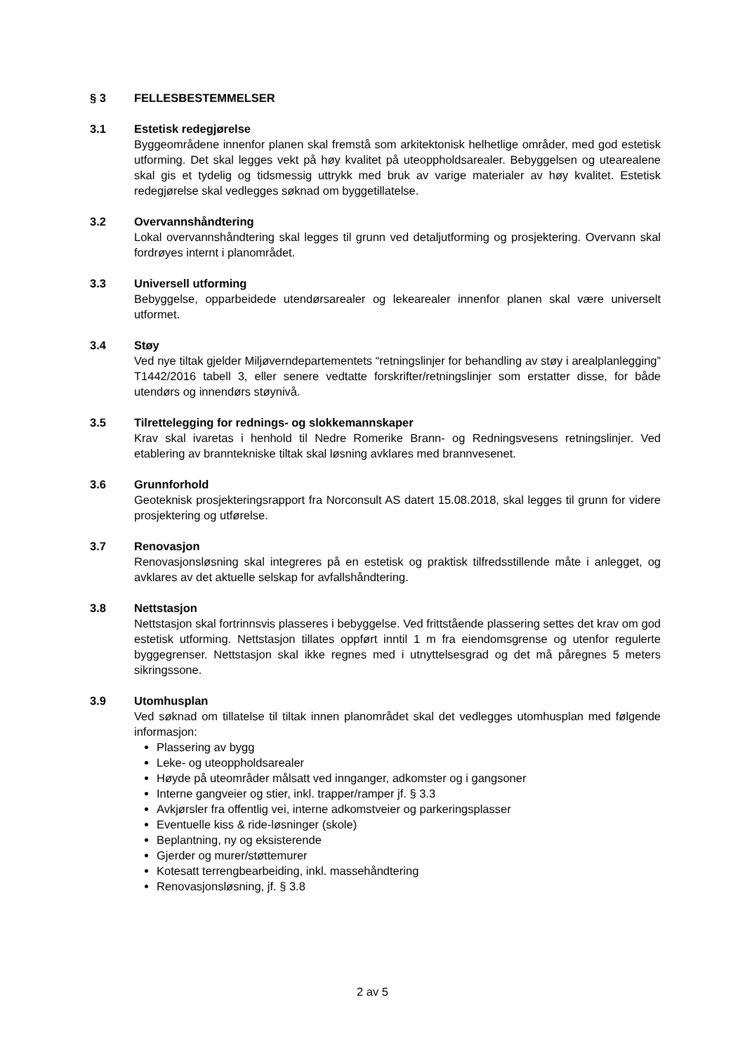§ 3 FELLESBESTEMMELSER
3.1 Estetisk redegjørelse
Byggeområdene innenfor planen skal fremstå som arkitektonisk helhetlige områder, med god estetisk utforming. Det skal legges vekt på høy kvalitet på uteoppholdsarealer. Bebyggelsen og utearealene skal gis et tydelig og tidsmessig uttrykk med bruk av varige materialer av høy kvalitet. Estetisk redegjørelse skal vedlegges søknad om byggetillatelse.
3.2 Overvannshåndtering
Lokal overvannshåndtering skal legges til grunn ved detaljutforming og prosjektering. Overvann skal fordrøyes internt i planområdet.
3.3 Universell utforming
Bebyggelse, opparbeidede utendørsarealer og lekearealer innenfor planen skal være universelt utformet.
3.4 Støy
Ved nye tiltak gjelder Miljøverndepartementets “retningslinjer for behandling av støy i arealplanlegging” T1442/2016 tabell 3, eller senere vedtatte forskrifter/retningslinjer som erstatter disse, for både utendørs og innendørs støynivå.
3.5 Tilrettelegging for rednings- og slokkemannskaper
Krav skal ivaretas i henhold til Nedre Romerike Brann- og Redningsvesens retningslinjer. Ved etablering av branntekniske tiltak skal løsning avklares med brannvesenet.
3.6 Grunnforhold
Geoteknisk prosjekteringsrapport fra Norconsult AS datert 15.08.2018, skal legges til grunn for videre prosjektering og utførelse.
3.7 Renovasjon
Renovasjonsløsning skal integreres på en estetisk og praktisk tilfredsstillende måte i anlegget, og avklares av det aktuelle selskap for avfallshåndtering.
3.8 Nettstasjon
Nettstasjon skal fortrinnsvis plasseres i bebyggelse. Ved frittstående plassering settes det krav om god estetisk utforming. Nettstasjon tillates oppført inntil 1 m fra eiendomsgrense og utenfor regulerte byggegrenser. Nettstasjon skal ikke regnes med i utnyttelsesgrad og det må påregnes 5 meters sikringssone.
3.9 Utomhusplan
Ved søknad om tillatelse til tiltak innen planområdet skal det vedlegges utomhusplan med følgende informasjon:
Plassering av bygg
Leke- og uteoppholdsarealer
Høyde på uteområder målsatt ved innganger, adkomster og i gangsoner
Interne gangveier og stier, inkl. trapper/ramper jf. § 3.3
Avkjørsler fra offentlig vei, interne adkomstveier og parkeringsplasser
Eventuelle kiss & ride-løsninger (skole)
Beplantning, ny og eksisterende
Gjerder og murer/støttemurer
Kotesatt terrengbearbeiding, inkl. massehåndtering
Renovasjonsløsning, jf. § 3.8
2 av 5